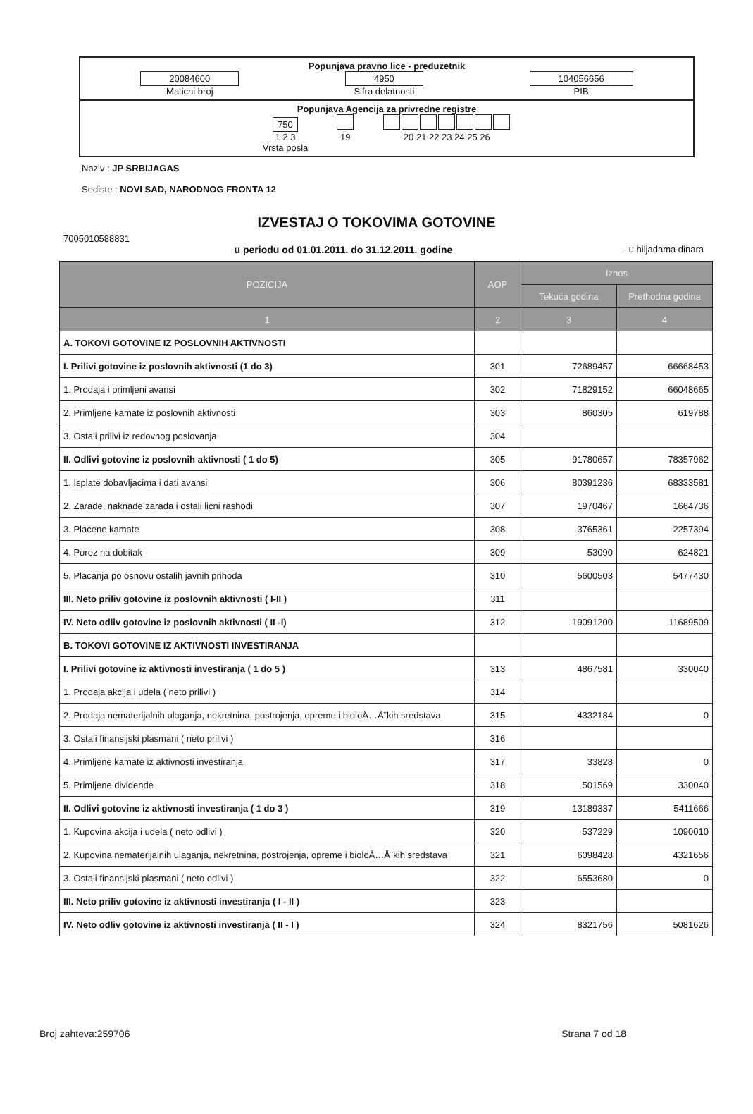Popunjava pravno lice - preduzetnik
20084600
Maticni broj
4950
Sifra delatnosti
104056656
PIB
Popunjava Agencija za privredne registre
750
1 2 3
Vrsta posla
19
20 21 22 23 24 25 26
Naziv : JP SRBIJAGAS
Sediste : NOVI SAD, NARODNOG FRONTA 12
IZVESTAJ O TOKOVIMA GOTOVINE
7005010588831
u periodu od 01.01.2011. do 31.12.2011. godine - u hiljadama dinara
| POZICIJA | AOP | Iznos | |
| --- | --- | --- | --- |
| | | Tekuća godina | Prethodna godina |
| 1 | 2 | 3 | 4 |
| A. TOKOVI GOTOVINE IZ POSLOVNIH AKTIVNOSTI | | | |
| I. Prilivi gotovine iz poslovnih aktivnosti (1 do 3) | 301 | 72689457 | 66668453 |
| 1. Prodaja i primljeni avansi | 302 | 71829152 | 66048665 |
| 2. Primljene kamate iz poslovnih aktivnosti | 303 | 860305 | 619788 |
| 3. Ostali prilivi iz redovnog poslovanja | 304 | | |
| II. Odlivi gotovine iz poslovnih aktivnosti ( 1 do 5) | 305 | 91780657 | 78357962 |
| 1. Isplate dobavljacima i dati avansi | 306 | 80391236 | 68333581 |
| 2. Zarade, naknade zarada i ostali licni rashodi | 307 | 1970467 | 1664736 |
| 3. Placene kamate | 308 | 3765361 | 2257394 |
| 4. Porez na dobitak | 309 | 53090 | 624821 |
| 5. Placanja po osnovu ostalih javnih prihoda | 310 | 5600503 | 5477430 |
| III. Neto priliv gotovine iz poslovnih aktivnosti ( I-II ) | 311 | | |
| IV. Neto odliv gotovine iz poslovnih aktivnosti ( II -I) | 312 | 19091200 | 11689509 |
| B. TOKOVI GOTOVINE IZ AKTIVNOSTI INVESTIRANJA | | | |
| I. Prilivi gotovine iz aktivnosti investiranja ( 1 do 5 ) | 313 | 4867581 | 330040 |
| 1. Prodaja akcija i udela ( neto prilivi ) | 314 | | |
| 2. Prodaja nematerijalnih ulaganja, nekretnina, postrojenja, opreme i bioloÅ…Å¨kih sredstava | 315 | 4332184 | 0 |
| 3. Ostali finansijski plasmani ( neto prilivi ) | 316 | | |
| 4. Primljene kamate iz aktivnosti investiranja | 317 | 33828 | 0 |
| 5. Primljene dividende | 318 | 501569 | 330040 |
| II. Odlivi gotovine iz aktivnosti investiranja ( 1 do 3 ) | 319 | 13189337 | 5411666 |
| 1. Kupovina akcija i udela ( neto odlivi ) | 320 | 537229 | 1090010 |
| 2. Kupovina nematerijalnih ulaganja, nekretnina, postrojenja, opreme i bioloÅ…Å¨kih sredstava | 321 | 6098428 | 4321656 |
| 3. Ostali finansijski plasmani ( neto odlivi ) | 322 | 6553680 | 0 |
| III. Neto priliv gotovine iz aktivnosti investiranja ( I - II ) | 323 | | |
| IV. Neto odliv gotovine iz aktivnosti investiranja ( II - I ) | 324 | 8321756 | 5081626 |
Broj zahteva:259706 Strana 7 od 18